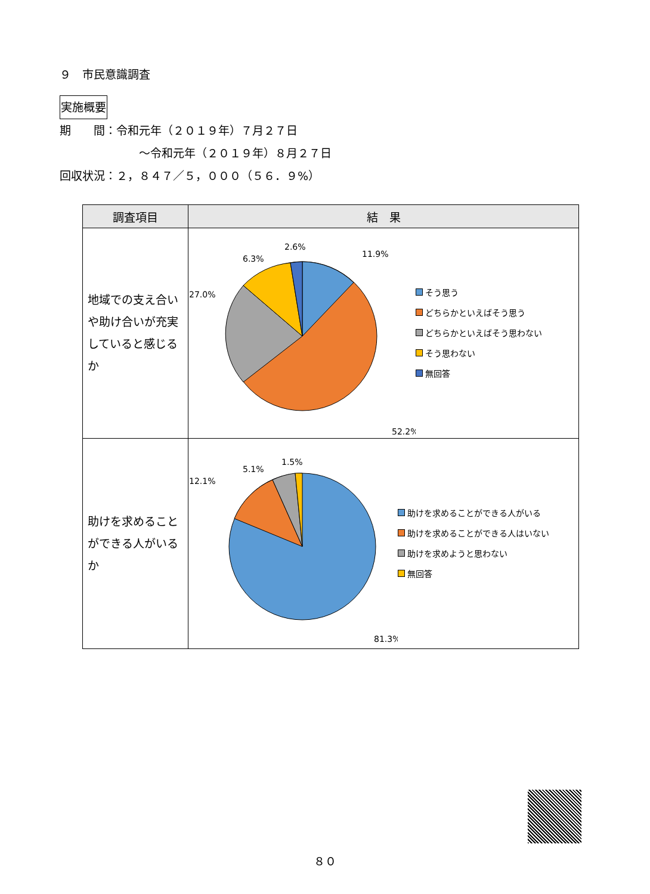９　市民意識調査
実施概要
期　　間：令和元年（２０１９年）７月２７日
　　　　　　　～令和元年（２０１９年）８月２７日
回収状況：２，８４７／５，０００（５６．９%）
| 調査項目 | 結 果 |
| --- | --- |
| 地域での支え合いや助け合いが充実していると感じるか | 11.9% 52.2% 27.0% 6.3% 2.6% そう思う どちらかといえばそう思う どちらかといえばそう思わない そう思わない 無回答 |
| 助けを求めることができる人がいるか | 12.1% 5.1% 1.5% 81.3% 助けを求めることができる人がいる 助けを求めることができる人はいない 助けを求めようと思わない 無回答 |
８０